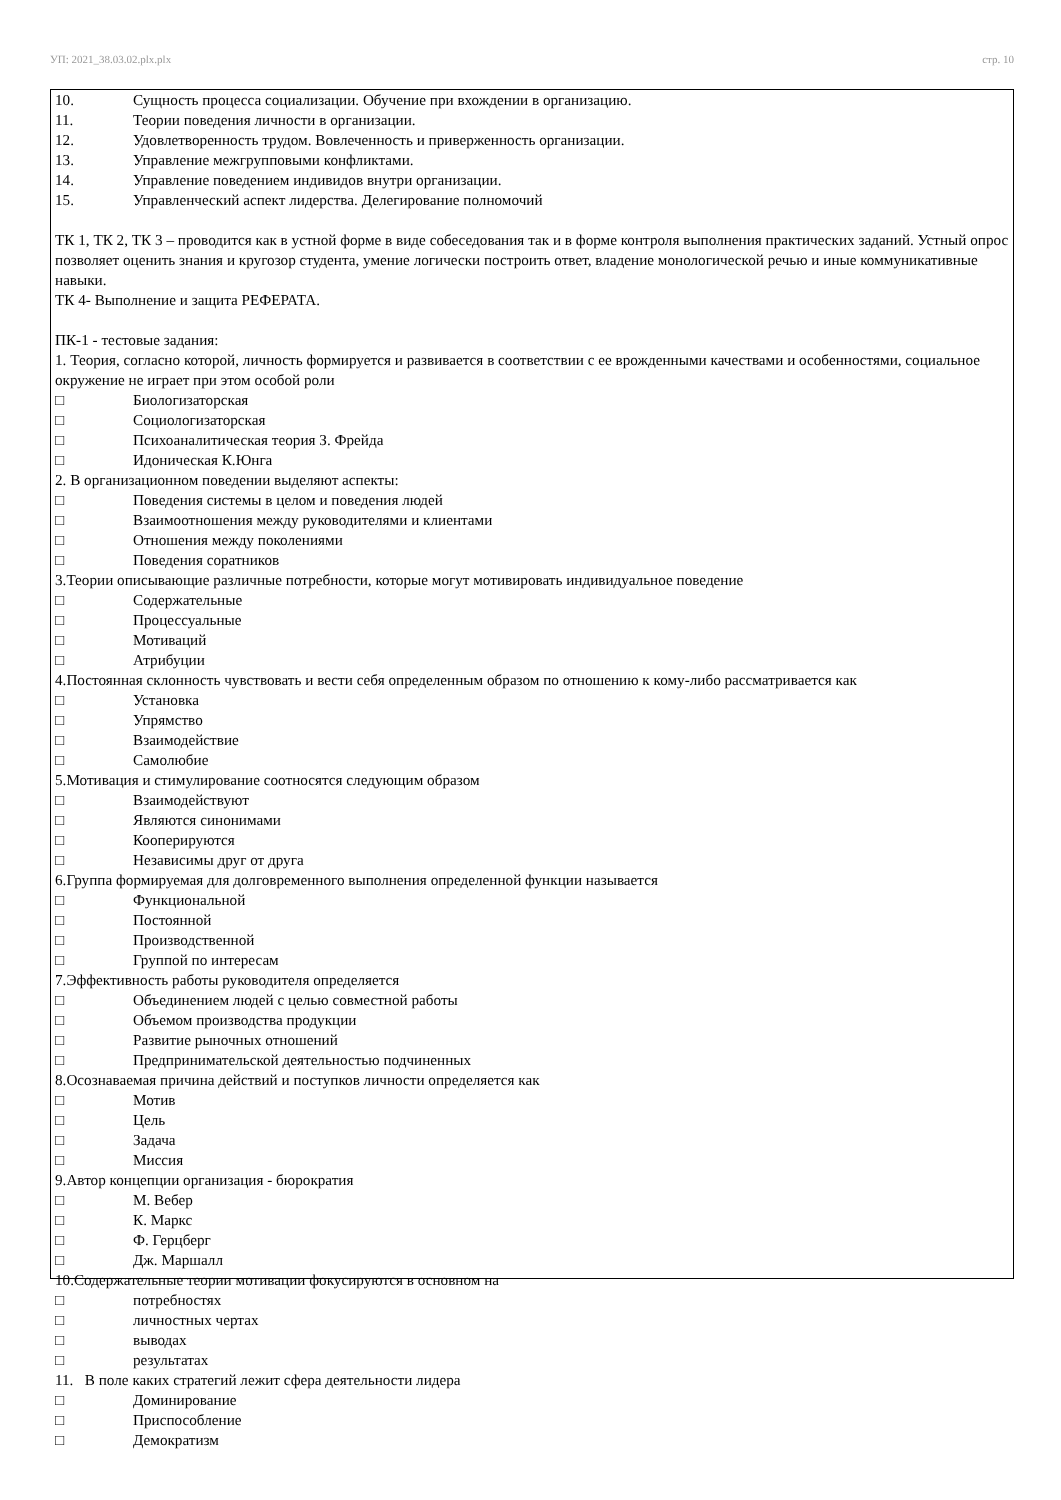УП: 2021_38.03.02.plx.plx стр. 10
10. Сущность процесса социализации. Обучение при вхождении в организацию.
11. Теории поведения личности в организации.
12. Удовлетворенность трудом. Вовлеченность и приверженность организации.
13. Управление межгрупповыми конфликтами.
14. Управление поведением индивидов внутри организации.
15. Управленческий аспект лидерства. Делегирование полномочий
ТК 1, ТК 2, ТК 3 – проводится как в устной форме в виде собеседования так и в форме контроля выполнения практических заданий. Устный опрос позволяет оценить знания и кругозор студента, умение логически построить ответ, владение монологической речью и иные коммуникативные навыки.
ТК 4- Выполнение и защита РЕФЕРАТА.
ПК-1 - тестовые задания:
1. Теория, согласно которой, личность формируется и развивается в соответствии с ее врожденными качествами и особенностями, социальное окружение не играет при этом особой роли
□ Биологизаторская
□ Социологизаторская
□ Психоаналитическая теория З. Фрейда
□ Идоническая К.Юнга
2. В организационном поведении выделяют аспекты:
□ Поведения системы в целом и поведения людей
□ Взаимоотношения между руководителями и клиентами
□ Отношения между поколениями
□ Поведения соратников
3.Теории описывающие различные потребности, которые могут мотивировать индивидуальное поведение
□ Содержательные
□ Процессуальные
□ Мотиваций
□ Атрибуции
4.Постоянная склонность чувствовать и вести себя определенным образом по отношению к кому-либо рассматривается как
□ Установка
□ Упрямство
□ Взаимодействие
□ Самолюбие
5.Мотивация и стимулирование соотносятся следующим образом
□ Взаимодействуют
□ Являются синонимами
□ Кооперируются
□ Независимы друг от друга
6.Группа формируемая для долговременного выполнения определенной функции называется
□ Функциональной
□ Постоянной
□ Производственной
□ Группой по интересам
7.Эффективность работы руководителя определяется
□ Объединением людей с целью совместной работы
□ Объемом производства продукции
□ Развитие рыночных отношений
□ Предпринимательской деятельностью подчиненных
8.Осознаваемая причина действий и поступков личности определяется как
□ Мотив
□ Цель
□ Задача
□ Миссия
9.Автор концепции организация - бюрократия
□ М. Вебер
□ К. Маркс
□ Ф. Герцберг
□ Дж. Маршалл
10.Содержательные теории мотивации фокусируются в основном на
□ потребностях
□ личностных чертах
□ выводах
□ результатах
11. В поле каких стратегий лежит сфера деятельности лидера
□ Доминирование
□ Приспособление
□ Демократизм